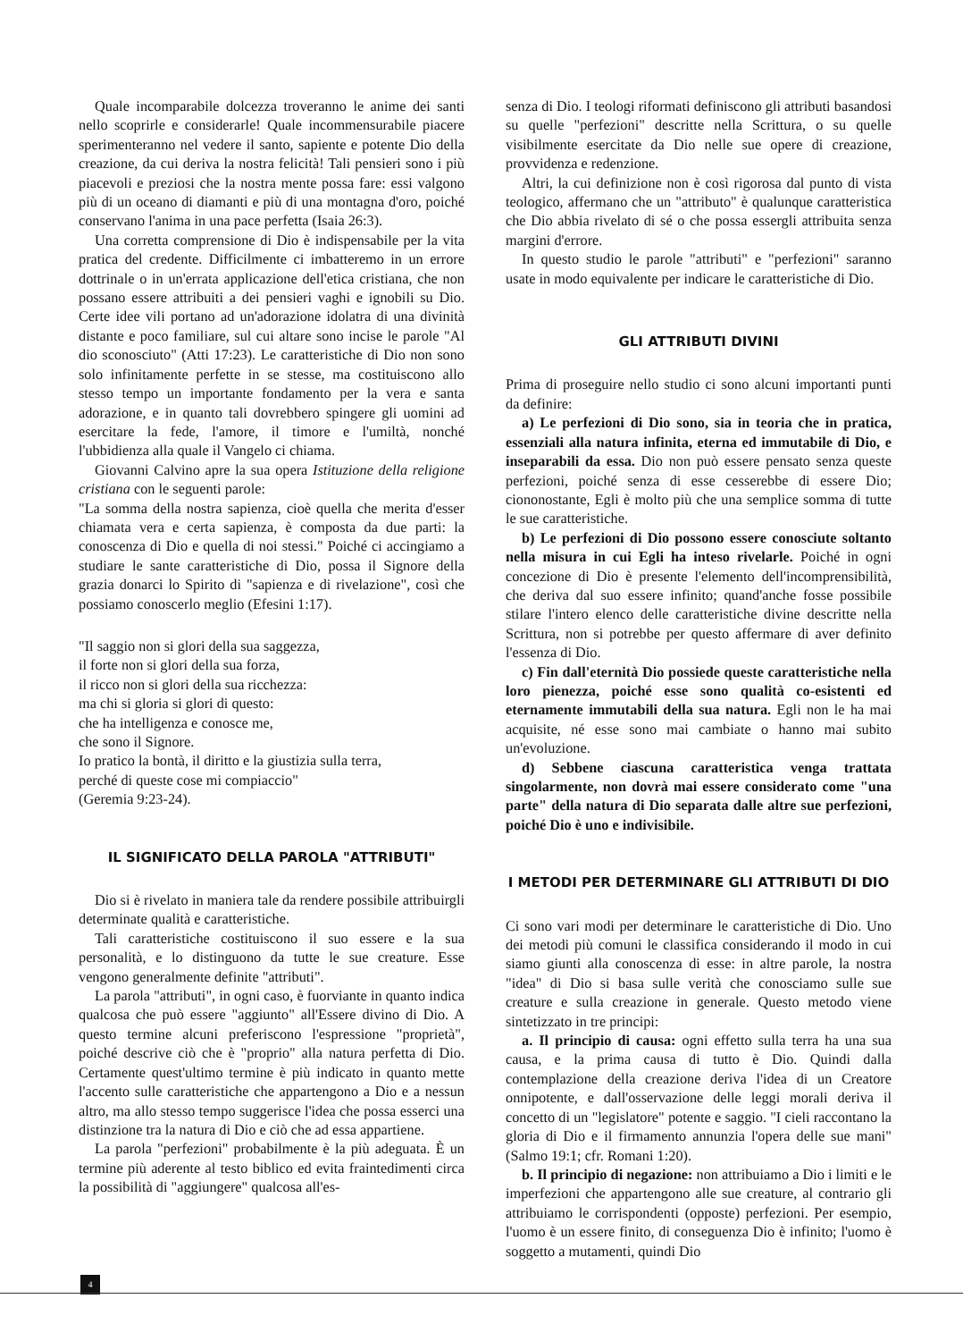Quale incomparabile dolcezza troveranno le anime dei santi nello scoprirle e considerarle! Quale incommensurabile piacere sperimenteranno nel vedere il santo, sapiente e potente Dio della creazione, da cui deriva la nostra felicità! Tali pensieri sono i più piacevoli e preziosi che la nostra mente possa fare: essi valgono più di un oceano di diamanti e più di una montagna d'oro, poiché conservano l'anima in una pace perfetta (Isaia 26:3).
Una corretta comprensione di Dio è indispensabile per la vita pratica del credente. Difficilmente ci imbatteremo in un errore dottrinale o in un'errata applicazione dell'etica cristiana, che non possano essere attribuiti a dei pensieri vaghi e ignobili su Dio. Certe idee vili portano ad un'adorazione idolatra di una divinità distante e poco familiare, sul cui altare sono incise le parole "Al dio sconosciuto" (Atti 17:23). Le caratteristiche di Dio non sono solo infinitamente perfette in se stesse, ma costituiscono allo stesso tempo un importante fondamento per la vera e santa adorazione, e in quanto tali dovrebbero spingere gli uomini ad esercitare la fede, l'amore, il timore e l'umiltà, nonché l'ubbidienza alla quale il Vangelo ci chiama.
Giovanni Calvino apre la sua opera Istituzione della religione cristiana con le seguenti parole:
"La somma della nostra sapienza, cioè quella che merita d'esser chiamata vera e certa sapienza, è composta da due parti: la conoscenza di Dio e quella di noi stessi." Poiché ci accingiamo a studiare le sante caratteristiche di Dio, possa il Signore della grazia donarci lo Spirito di "sapienza e di rivelazione", così che possiamo conoscerlo meglio (Efesini 1:17).
"Il saggio non si glori della sua saggezza,
il forte non si glori della sua forza,
il ricco non si glori della sua ricchezza:
ma chi si gloria si glori di questo:
che ha intelligenza e conosce me,
che sono il Signore.
Io pratico la bontà, il diritto e la giustizia sulla terra,
perché di queste cose mi compiaccio"
(Geremia 9:23-24).
IL SIGNIFICATO DELLA PAROLA "ATTRIBUTI"
Dio si è rivelato in maniera tale da rendere possibile attribuirgli determinate qualità e caratteristiche.
Tali caratteristiche costituiscono il suo essere e la sua personalità, e lo distinguono da tutte le sue creature. Esse vengono generalmente definite "attributi".
La parola "attributi", in ogni caso, è fuorviante in quanto indica qualcosa che può essere "aggiunto" all'Essere divino di Dio. A questo termine alcuni preferiscono l'espressione "proprietà", poiché descrive ciò che è "proprio" alla natura perfetta di Dio. Certamente quest'ultimo termine è più indicato in quanto mette l'accento sulle caratteristiche che appartengono a Dio e a nessun altro, ma allo stesso tempo suggerisce l'idea che possa esserci una distinzione tra la natura di Dio e ciò che ad essa appartiene.
La parola "perfezioni" probabilmente è la più adeguata. È un termine più aderente al testo biblico ed evita fraintedimenti circa la possibilità di "aggiungere" qualcosa all'es-
senza di Dio. I teologi riformati definiscono gli attributi basandosi su quelle "perfezioni" descritte nella Scrittura, o su quelle visibilmente esercitate da Dio nelle sue opere di creazione, provvidenza e redenzione.
Altri, la cui definizione non è così rigorosa dal punto di vista teologico, affermano che un "attributo" è qualunque caratteristica che Dio abbia rivelato di sé o che possa essergli attribuita senza margini d'errore.
In questo studio le parole "attributi" e "perfezioni" saranno usate in modo equivalente per indicare le caratteristiche di Dio.
GLI ATTRIBUTI DIVINI
Prima di proseguire nello studio ci sono alcuni importanti punti da definire:
a) Le perfezioni di Dio sono, sia in teoria che in pratica, essenziali alla natura infinita, eterna ed immutabile di Dio, e inseparabili da essa. Dio non può essere pensato senza queste perfezioni, poiché senza di esse cesserebbe di essere Dio; ciononostante, Egli è molto più che una semplice somma di tutte le sue caratteristiche.
b) Le perfezioni di Dio possono essere conosciute soltanto nella misura in cui Egli ha inteso rivelarle. Poiché in ogni concezione di Dio è presente l'elemento dell'incomprensibilità, che deriva dal suo essere infinito; quand'anche fosse possibile stilare l'intero elenco delle caratteristiche divine descritte nella Scrittura, non si potrebbe per questo affermare di aver definito l'essenza di Dio.
c) Fin dall'eternità Dio possiede queste caratteristiche nella loro pienezza, poiché esse sono qualità co-esistenti ed eternamente immutabili della sua natura. Egli non le ha mai acquisite, né esse sono mai cambiate o hanno mai subito un'evoluzione.
d) Sebbene ciascuna caratteristica venga trattata singolarmente, non dovrà mai essere considerato come "una parte" della natura di Dio separata dalle altre sue perfezioni, poiché Dio è uno e indivisibile.
I METODI PER DETERMINARE GLI ATTRIBUTI DI DIO
Ci sono vari modi per determinare le caratteristiche di Dio. Uno dei metodi più comuni le classifica considerando il modo in cui siamo giunti alla conoscenza di esse: in altre parole, la nostra "idea" di Dio si basa sulle verità che conosciamo sulle sue creature e sulla creazione in generale. Questo metodo viene sintetizzato in tre principi:
a. Il principio di causa: ogni effetto sulla terra ha una sua causa, e la prima causa di tutto è Dio. Quindi dalla contemplazione della creazione deriva l'idea di un Creatore onnipotente, e dall'osservazione delle leggi morali deriva il concetto di un "legislatore" potente e saggio. "I cieli raccontano la gloria di Dio e il firmamento annunzia l'opera delle sue mani" (Salmo 19:1; cfr. Romani 1:20).
b. Il principio di negazione: non attribuiamo a Dio i limiti e le imperfezioni che appartengono alle sue creature, al contrario gli attribuiamo le corrispondenti (opposte) perfezioni. Per esempio, l'uomo è un essere finito, di conseguenza Dio è infinito; l'uomo è soggetto a mutamenti, quindi Dio
4